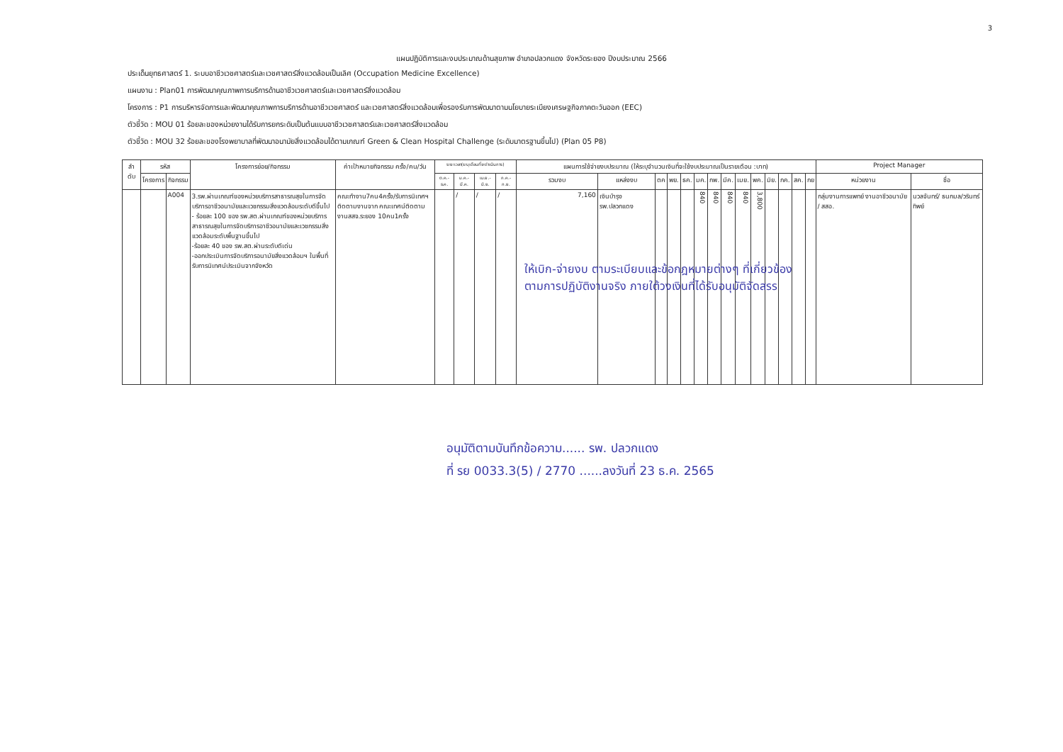3
แผนปฏิบัติการและงบประมาณด้านสุขภาพ อำเภอปลวกแดง จังหวัดระยอง ปีงบประมาณ 2566
ประเด็นยุทธศาสตร์ 1. ระบบอาชีวเวชศาสตร์และเวชศาสตร์สิ่งแวดล้อมเป็นเลิศ (Occupation Medicine Excellence)
แผนงาน : Plan01 การพัฒนาคุณภาพการบริการด้านอาชีวเวชศาสตร์และเวชศาสตร์สิ่งแวดล้อม
โครงการ : P1 การบริหารจัดการและพัฒนาคุณภาพการบริการด้านอาชีวเวชศาสตร์ และเวชศาสตร์สิ่งแวดล้อมเพื่อรองรับการพัฒนาตามนโยบายระเบียงเศรษฐกิจภาคตะวันออก (EEC)
ตัวชี้วัด : MOU 01 ร้อยละของหน่วยงานได้รับการยกระดับเป็นต้นแบบอาชีวเวชศาสตร์และเวชศาสตร์สิ่งแวดล้อม
ตัวชี้วัด : MOU 32 ร้อยละของโรงพยาบาลที่พัฒนาอนามัยสิ่งแวดล้อมได้ตามเกณฑ์ Green & Clean Hospital Challenge (ระดับมาตรฐานขึ้นไป) (Plan 05 P8)
| ลำ ดับ | รหัส | | โครงการย่อย/กิจกรรม | ค่าเป้าหมายกิจกรรม ครั้ง/คน/วัน | ระยะเวลา(ระบุเดือนที่จะดำเนินการ) | | | | แผนการใช้จ่ายงบประมาณ (ให้ระบุจำนวนเงินที่จะใช้งบประมาณเป็นรายเดือน :บาท) | | | | | | | | | | | | | | Project Manager | |
| --- | --- | --- | --- | --- | --- | --- | --- | --- | --- | --- | --- | --- | --- | --- | --- | --- | --- | --- | --- | --- | --- | --- | --- | --- |
| | โครงการ | กิจกรรม | | | ต.ค.-ธ.ค. | ม.ค.-มี.ค. | เม.ย.-มิ.ย. | ก.ค.-ก.ย. | รวมงบ | แหล่งงบ | ตค | พย. | ธค. | มค. | กพ. | มีค. | เมย. | พค. | มิย. | กค. | สค. | กย | หน่วยงาน | ชื่อ |
| | | A004 | 3.รพ.ผ่านเกณฑ์ของหน่วยบริการสาธารณสุขในการจัดบริการอาชีวอนามัยและเวชกรรมสิ่งแวดล้อมระดับดีขึ้นไป - ร้อยละ 100 ของ รพ.สต.ผ่านเกณฑ์ของหน่วยบริการสาธารณสุขในการจัดบริการอาชีวอนามัยและเวชกรรมสิ่งแวดล้อมระดับพื้นฐานขึ้นไป -ร้อยละ 40 ของ รพ.สต.ผ่านระดับดีเด่น -ออกประเมินการจัดบริการอนามัยสิ่งแวดล้อมฯ ในพื้นที่ รับการนิเทศน์ประเมินจากจังหวัด | คณะทำงาน7คน4ครั้ง/รับการนิเทศฯติดตามงานจาก คณะเทศน์ติดตามงานสสจ.ระยอง 10คน1ครั้ง | | / | / | / | 7,160 | เงินบำรุง รพ.ปลวกแดง | | | | 840 | 840 | 840 | 840 | 3,800 | | | | | กลุ่มงานการแพทย์ งานอาชีวอนามัย / สสอ. | นวลจันทร์/ ธนกมล/วรินทร์ทิพย์ |
ให้เบิก-จ่ายงบ ตามระเบียบและข้อกฎหมายต่างๆ ที่เกี่ยวข้อง
ตามการปฏิบัติงานจริง ภายใต้วงเงินที่ได้รับอนุมัติจัดสรร
อนุมัติตามบันทึกข้อความ...... รพ. ปลวกแดง
ที่ รย 0033.3(5) / 2770 ......ลงวันที่ 23 ธ.ค. 2565